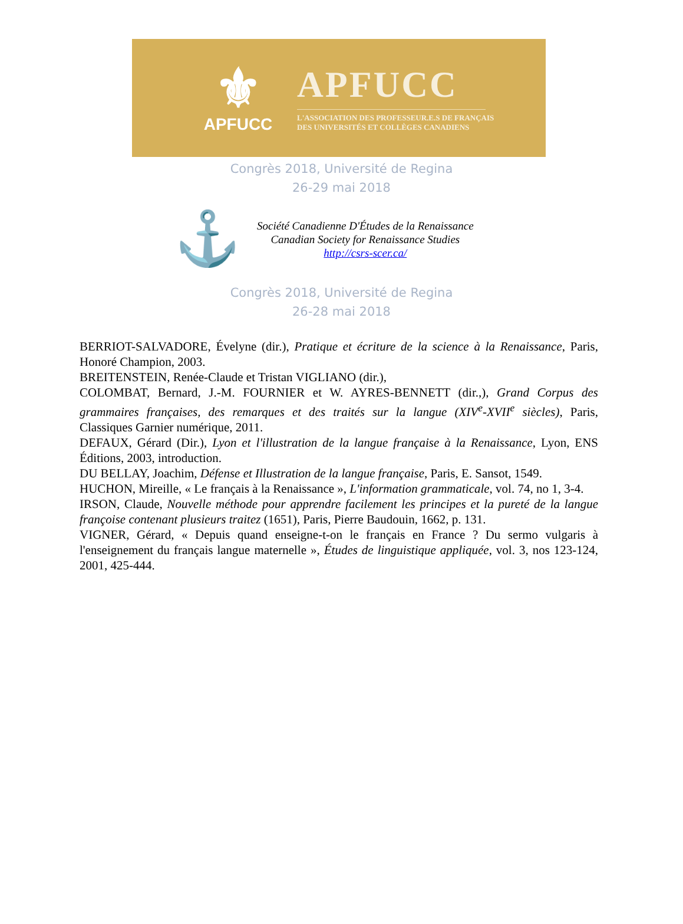⚜
APFUCC
APFUCC
L'ASSOCIATION DES PROFESSEUR.E.S DE FRANÇAIS
DES UNIVERSITÉS ET COLLÈGES CANADIENS
Congrès 2018, Université de Regina
26-29 mai 2018
⚓
Société Canadienne D'Études de la Renaissance
Canadian Society for Renaissance Studies
http://csrs-scer.ca/
Congrès 2018, Université de Regina
26-28 mai 2018
BERRIOT-SALVADORE, Évelyne (dir.), Pratique et écriture de la science à la Renaissance, Paris, Honoré Champion, 2003.
BREITENSTEIN, Renée-Claude et Tristan VIGLIANO (dir.),
COLOMBAT, Bernard, J.-M. FOURNIER et W. AYRES-BENNETT (dir.,), Grand Corpus des grammaires françaises, des remarques et des traités sur la langue (XIV<sup>e</sup>-XVII<sup>e</sup> siècles), Paris, Classiques Garnier numérique, 2011.
DEFAUX, Gérard (Dir.), Lyon et l'illustration de la langue française à la Renaissance, Lyon, ENS Éditions, 2003, introduction.
DU BELLAY, Joachim, Défense et Illustration de la langue française, Paris, E. Sansot, 1549.
HUCHON, Mireille, « Le français à la Renaissance », L'information grammaticale, vol. 74, no 1, 3-4.
IRSON, Claude, Nouvelle méthode pour apprendre facilement les principes et la pureté de la langue françoise contenant plusieurs traitez (1651), Paris, Pierre Baudouin, 1662, p. 131.
VIGNER, Gérard, « Depuis quand enseigne-t-on le français en France ? Du sermo vulgaris à l'enseignement du français langue maternelle », Études de linguistique appliquée, vol. 3, nos 123-124, 2001, 425-444.